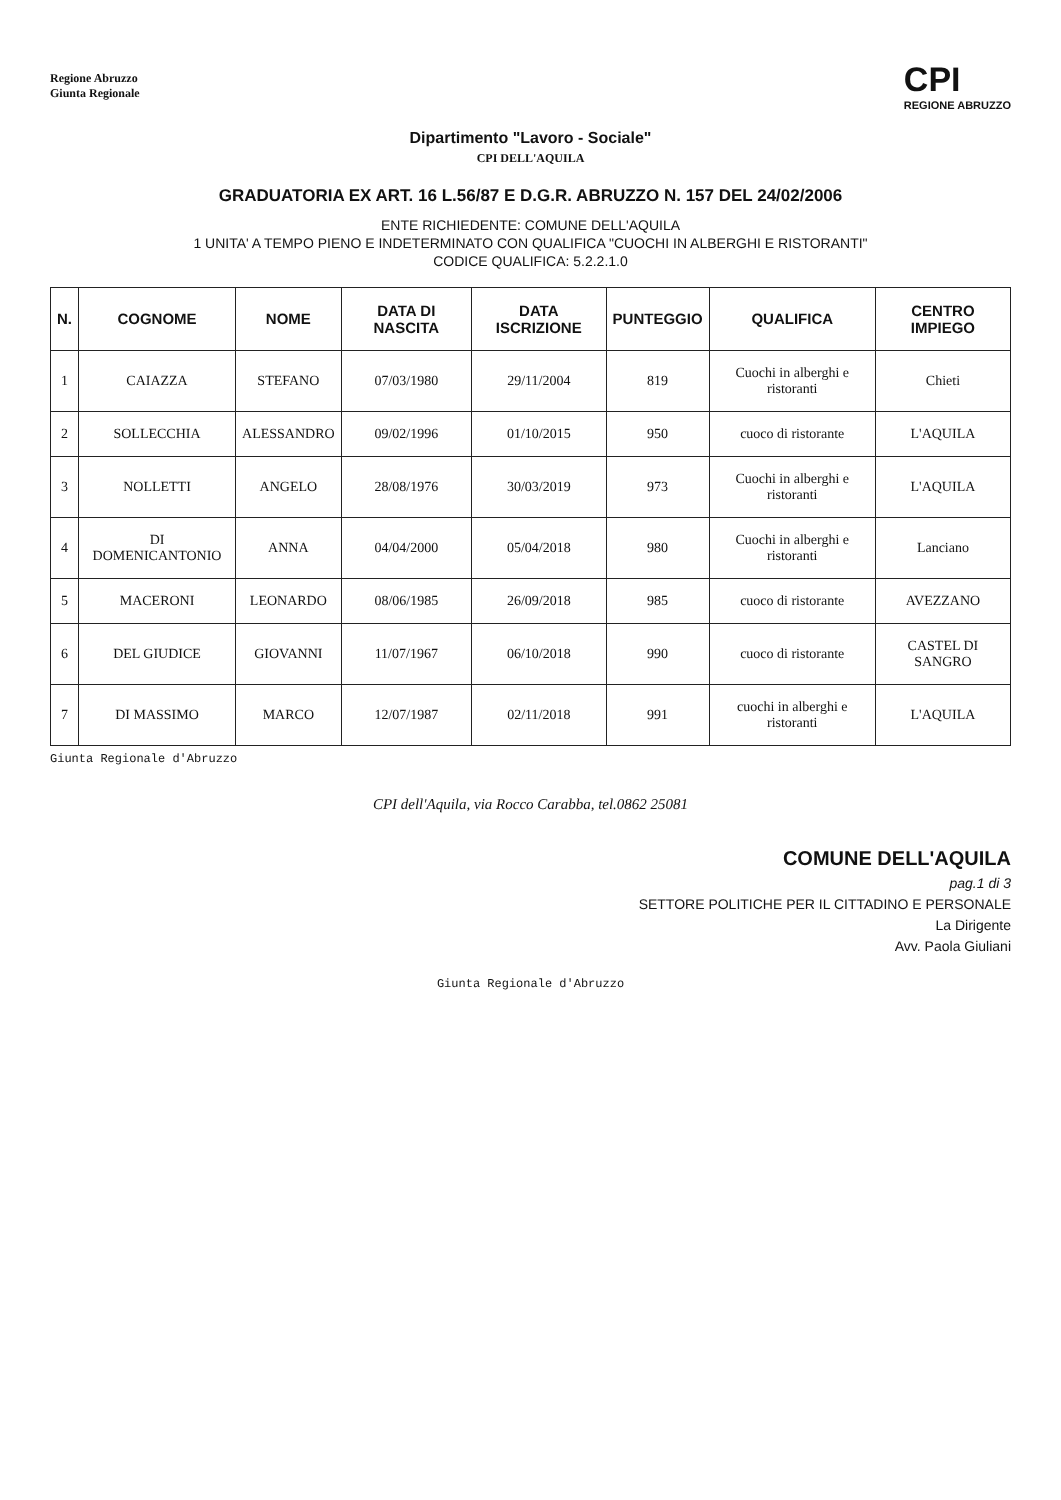Regione Abruzzo
Giunta Regionale
CPI
REGIONE ABRUZZO
Dipartimento "Lavoro - Sociale"
CPI DELL'AQUILA
GRADUATORIA EX ART. 16 L.56/87 E D.G.R. ABRUZZO N. 157 DEL 24/02/2006
ENTE RICHIEDENTE: COMUNE DELL'AQUILA
1 UNITA' A TEMPO PIENO E INDETERMINATO CON QUALIFICA "CUOCHI IN ALBERGHI E RISTORANTI"
CODICE QUALIFICA: 5.2.2.1.0
| N. | COGNOME | NOME | DATA DI NASCITA | DATA ISCRIZIONE | PUNTEGGIO | QUALIFICA | CENTRO IMPIEGO |
| --- | --- | --- | --- | --- | --- | --- | --- |
| 1 | CAIAZZA | STEFANO | 07/03/1980 | 29/11/2004 | 819 | Cuochi in alberghi e ristoranti | Chieti |
| 2 | SOLLECCHIA | ALESSANDRO | 09/02/1996 | 01/10/2015 | 950 | cuoco di ristorante | L'AQUILA |
| 3 | NOLLETTI | ANGELO | 28/08/1976 | 30/03/2019 | 973 | Cuochi in alberghi e ristoranti | L'AQUILA |
| 4 | DI DOMENICANTONIO | ANNA | 04/04/2000 | 05/04/2018 | 980 | Cuochi in alberghi e ristoranti | Lanciano |
| 5 | MACERONI | LEONARDO | 08/06/1985 | 26/09/2018 | 985 | cuoco di ristorante | AVEZZANO |
| 6 | DEL GIUDICE | GIOVANNI | 11/07/1967 | 06/10/2018 | 990 | cuoco di ristorante | CASTEL DI SANGRO |
| 7 | DI MASSIMO | MARCO | 12/07/1987 | 02/11/2018 | 991 | cuochi in alberghi e ristoranti | L'AQUILA |
Giunta Regionale d'Abruzzo
CPI dell'Aquila, via Rocco Carabba, tel.0862 25081
COMUNE DELL'AQUILA
pag.1 di 3
SETTORE POLITICHE PER IL CITTADINO E PERSONALE
La Dirigente
Avv. Paola Giuliani
Giunta Regionale d'Abruzzo